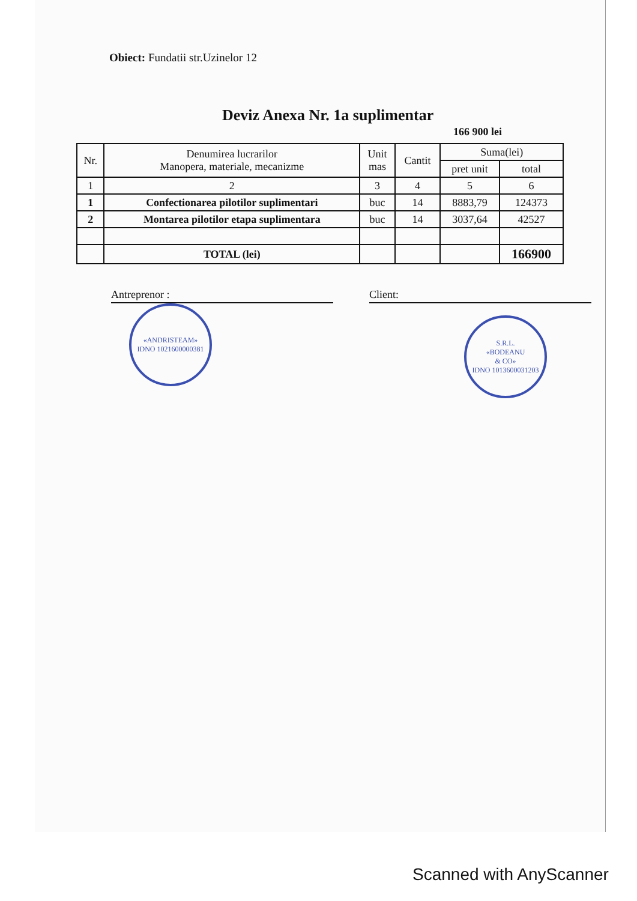Obiect: Fundatii str.Uzinelor 12
Deviz Anexa Nr. 1a suplimentar
166 900 lei
| Nr. | Denumirea lucrarilor Manopera, materiale, mecanizme | Unit mas | Cantit | Suma(lei) | |
| --- | --- | --- | --- | --- | --- |
| | | | | pret unit | total |
| 1 | 2 | 3 | 4 | 5 | 6 |
| 1 | Confectionarea pilotilor suplimentari | buc | 14 | 8883,79 | 124373 |
| 2 | Montarea pilotilor etapa suplimentara | buc | 14 | 3037,64 | 42527 |
| | TOTAL (lei) | | | | 166900 |
Antreprenor : Client:
«ANDRISTEAM»
IDNO 1021600000381
S.R.L.
«BODEANU
& CO»
IDNO 1013600031203
Scanned with AnyScanner